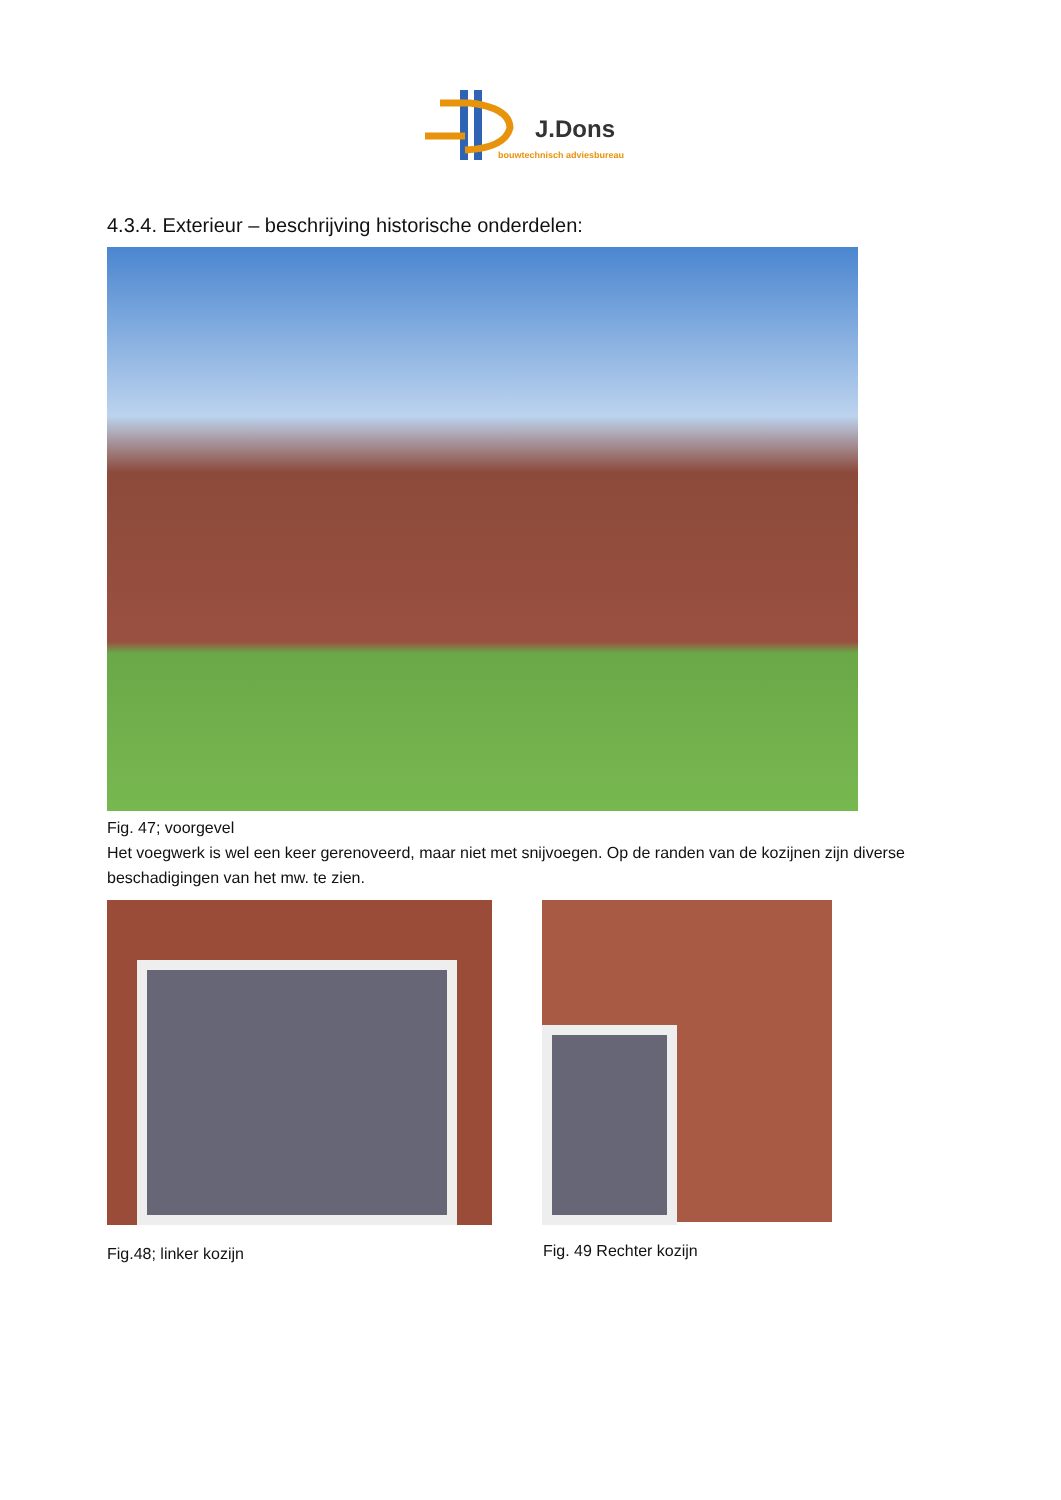J.Dons
bouwtechnisch adviesbureau
4.3.4. Exterieur – beschrijving historische onderdelen:
Fig. 47; voorgevel
Het voegwerk is wel een keer gerenoveerd, maar niet met snijvoegen. Op de randen van de kozijnen zijn diverse beschadigingen van het mw. te zien.
Fig.48; linker kozijn Fig. 49 Rechter kozijn